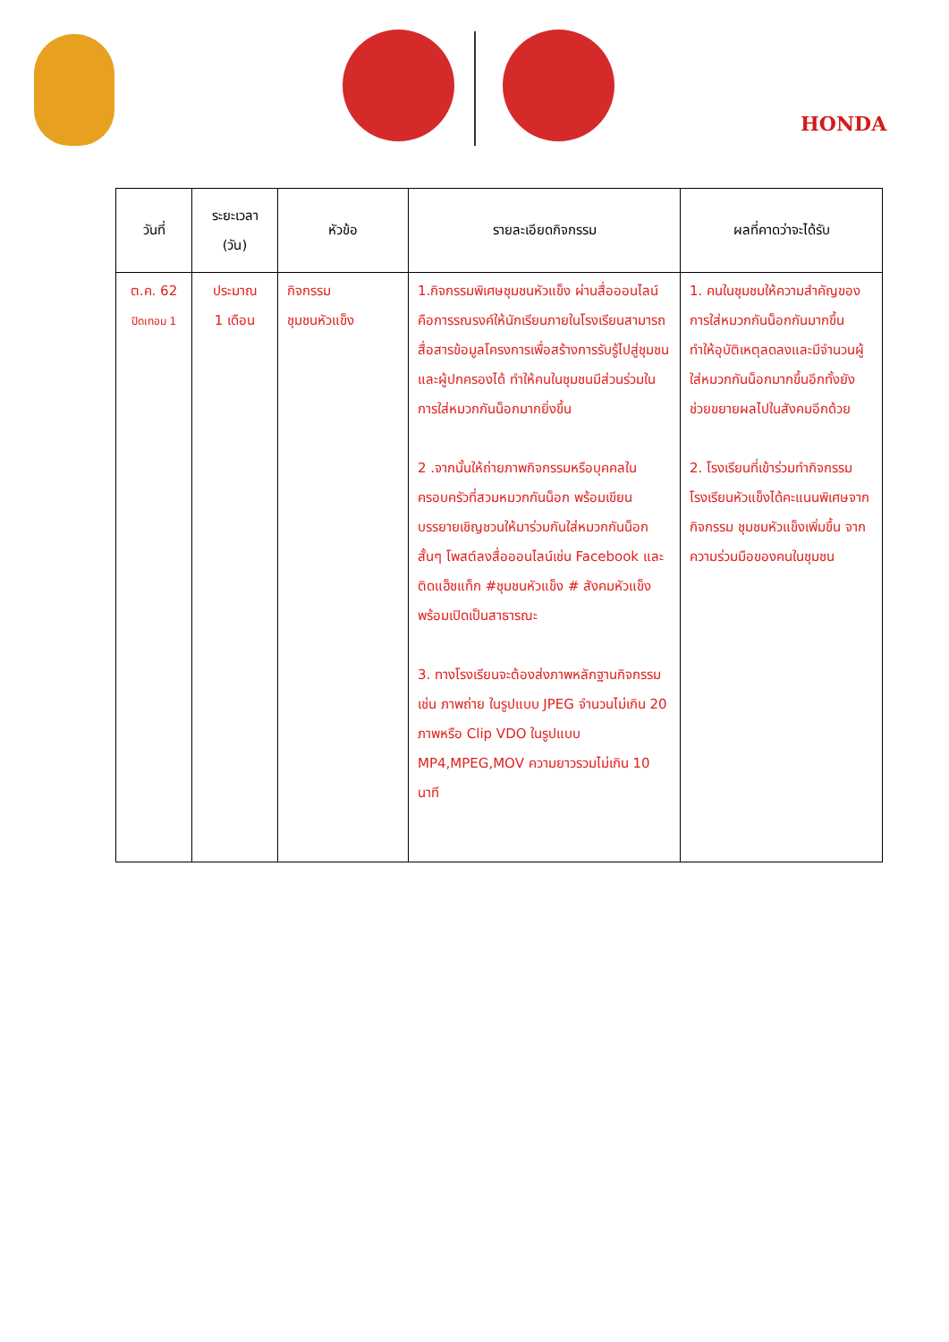HONDA
| วันที่ | ระยะเวลา (วัน) | หัวข้อ | รายละเอียดกิจกรรม | ผลที่คาดว่าจะได้รับ |
| --- | --- | --- | --- | --- |
| ต.ค. 62 ปิดเทอม 1 | ประมาณ 1 เดือน | กิจกรรม ชุมชนหัวแข็ง | 1.กิจกรรมพิเศษชุมชนหัวแข็ง ผ่านสื่อออนไลน์ คือการรณรงค์ให้นักเรียนภายในโรงเรียนสามารถสื่อสารข้อมูลโครงการเพื่อสร้างการรับรู้ไปสู่ชุมชนและผู้ปกครองได้ ทำให้คนในชุมชนมีส่วนร่วมในการใส่หมวกกันน็อกมากยิ่งขึ้น 2 .จากนั้นให้ถ่ายภาพกิจกรรมหรือบุคคลในครอบครัวที่สวมหมวกกันน็อก พร้อมเขียนบรรยายเชิญชวนให้มาร่วมกันใส่หมวกกันน็อกสั้นๆ โพสต์ลงสื่อออนไลน์เช่น Facebook และติดแฮ็ชแท็ก #ชุมชนหัวแข็ง # สังคมหัวแข็ง พร้อมเปิดเป็นสาธารณะ 3. ทางโรงเรียนจะต้องส่งภาพหลักฐานกิจกรรม เช่น ภาพถ่าย ในรูปแบบ JPEG จำนวนไม่เกิน 20 ภาพหรือ Clip VDO ในรูปแบบ MP4,MPEG,MOV ความยาวรวมไม่เกิน 10 นาที | 1. คนในชุมชมให้ความสำคัญของการใส่หมวกกันน็อกกันมากขึ้น ทำให้อุบัติเหตุลดลงและมีจำนวนผู้ใส่หมวกกันน็อกมากขึ้นอีกทั้งยังช่วยขยายผลไปในสังคมอีกด้วย 2. โรงเรียนที่เข้าร่วมทำกิจกรรมโรงเรียนหัวแข็งได้คะแนนพิเศษจากกิจกรรม ชุมชมหัวแข็งเพิ่มขึ้น จากความร่วมมือของคนในชุมชน |